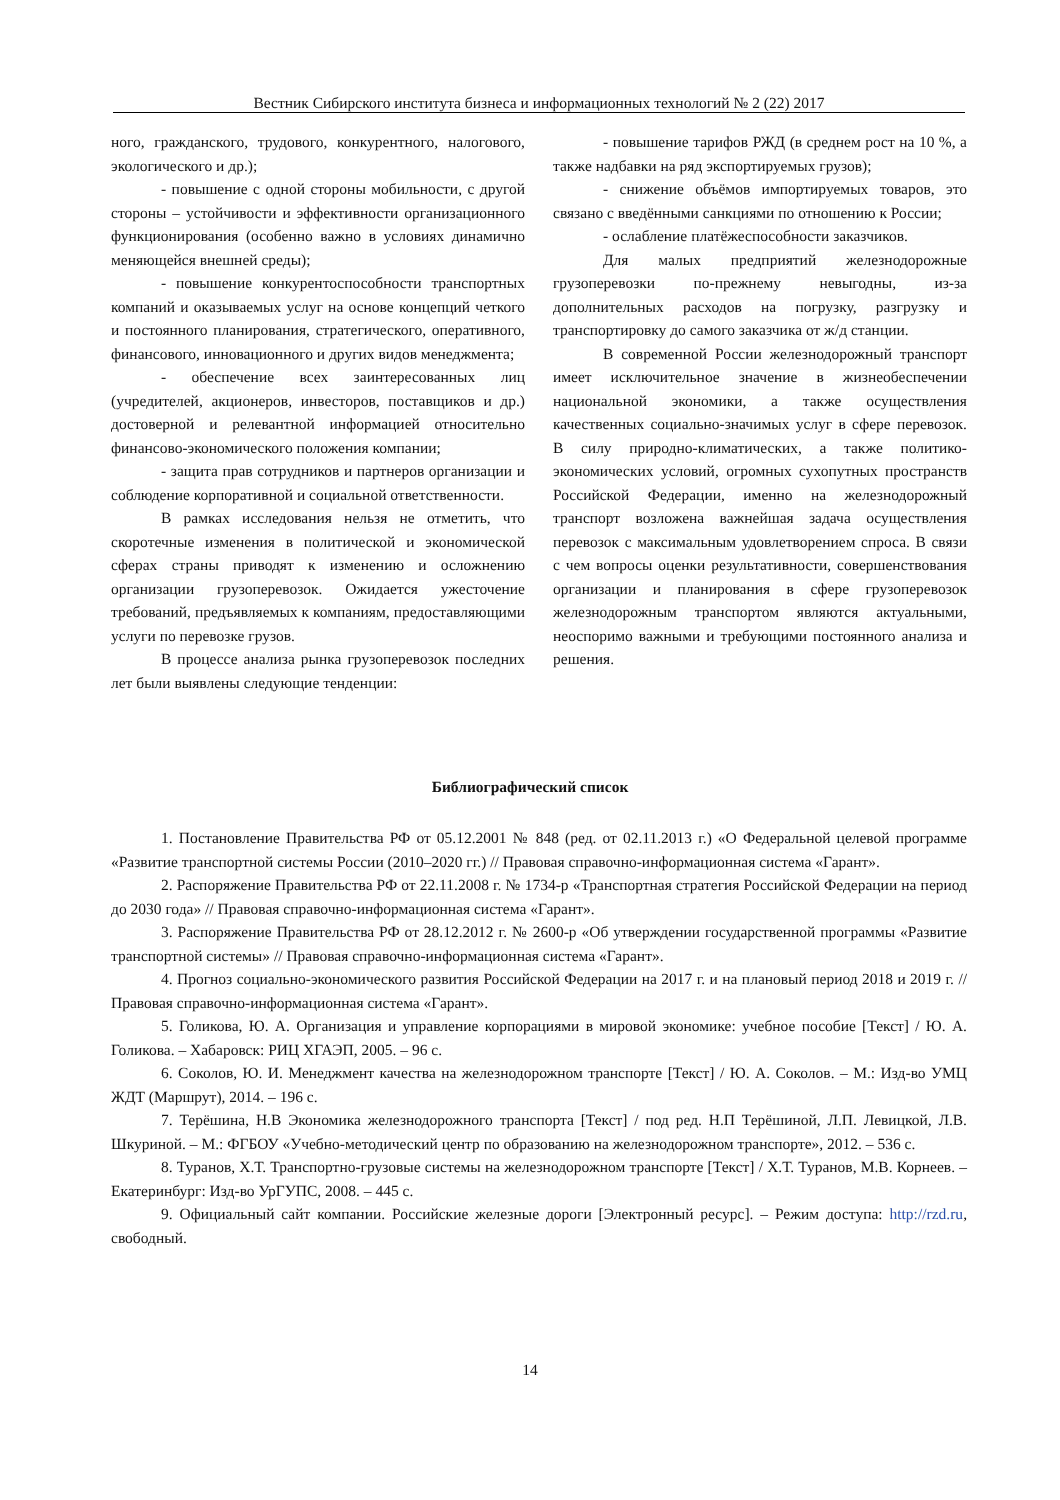Вестник Сибирского института бизнеса и информационных технологий № 2 (22) 2017
ного, гражданского, трудового, конкурентного, налогового, экологического и др.);
- повышение с одной стороны мобильности, с другой стороны – устойчивости и эффективности организационного функционирования (особенно важно в условиях динамично меняющейся внешней среды);
- повышение конкурентоспособности транспортных компаний и оказываемых услуг на основе концепций четкого и постоянного планирования, стратегического, оперативного, финансового, инновационного и других видов менеджмента;
- обеспечение всех заинтересованных лиц (учредителей, акционеров, инвесторов, поставщиков и др.) достоверной и релевантной информацией относительно финансово-экономического положения компании;
- защита прав сотрудников и партнеров организации и соблюдение корпоративной и социальной ответственности.
В рамках исследования нельзя не отметить, что скоротечные изменения в политической и экономической сферах страны приводят к изменению и осложнению организации грузоперевозок. Ожидается ужесточение требований, предъявляемых к компаниям, предоставляющими услуги по перевозке грузов.
В процессе анализа рынка грузоперевозок последних лет были выявлены следующие тенденции:
- повышение тарифов РЖД (в среднем рост на 10 %, а также надбавки на ряд экспортируемых грузов);
- снижение объёмов импортируемых товаров, это связано с введёнными санкциями по отношению к России;
- ослабление платёжеспособности заказчиков.
Для малых предприятий железнодорожные грузоперевозки по-прежнему невыгодны, из-за дополнительных расходов на погрузку, разгрузку и транспортировку до самого заказчика от ж/д станции.
В современной России железнодорожный транспорт имеет исключительное значение в жизнеобеспечении национальной экономики, а также осуществления качественных социально-значимых услуг в сфере перевозок. В силу природно-климатических, а также политико-экономических условий, огромных сухопутных пространств Российской Федерации, именно на железнодорожный транспорт возложена важнейшая задача осуществления перевозок с максимальным удовлетворением спроса. В связи с чем вопросы оценки результативности, совершенствования организации и планирования в сфере грузоперевозок железнодорожным транспортом являются актуальными, неоспоримо важными и требующими постоянного анализа и решения.
Библиографический список
1. Постановление Правительства РФ от 05.12.2001 № 848 (ред. от 02.11.2013 г.) «О Федеральной целевой программе «Развитие транспортной системы России (2010–2020 гг.) // Правовая справочно-информационная система «Гарант».
2. Распоряжение Правительства РФ от 22.11.2008 г. № 1734-р «Транспортная стратегия Российской Федерации на период до 2030 года» // Правовая справочно-информационная система «Гарант».
3. Распоряжение Правительства РФ от 28.12.2012 г. № 2600-р «Об утверждении государственной программы «Развитие транспортной системы» // Правовая справочно-информационная система «Гарант».
4. Прогноз социально-экономического развития Российской Федерации на 2017 г. и на плановый период 2018 и 2019 г. // Правовая справочно-информационная система «Гарант».
5. Голикова, Ю. А. Организация и управление корпорациями в мировой экономике: учебное пособие [Текст] / Ю. А. Голикова. – Хабаровск: РИЦ ХГАЭП, 2005. – 96 с.
6. Соколов, Ю. И. Менеджмент качества на железнодорожном транспорте [Текст] / Ю. А. Соколов. – М.: Изд-во УМЦ ЖДТ (Маршрут), 2014. – 196 с.
7. Терёшина, Н.В Экономика железнодорожного транспорта [Текст] / под ред. Н.П Терёшиной, Л.П. Левицкой, Л.В. Шкуриной. – М.: ФГБОУ «Учебно-методический центр по образованию на железнодорожном транспорте», 2012. – 536 с.
8. Туранов, Х.Т. Транспортно-грузовые системы на железнодорожном транспорте [Текст] / Х.Т. Туранов, М.В. Корнеев. – Екатеринбург: Изд-во УрГУПС, 2008. – 445 с.
9. Официальный сайт компании. Российские железные дороги [Электронный ресурс]. – Режим доступа: http://rzd.ru, свободный.
14